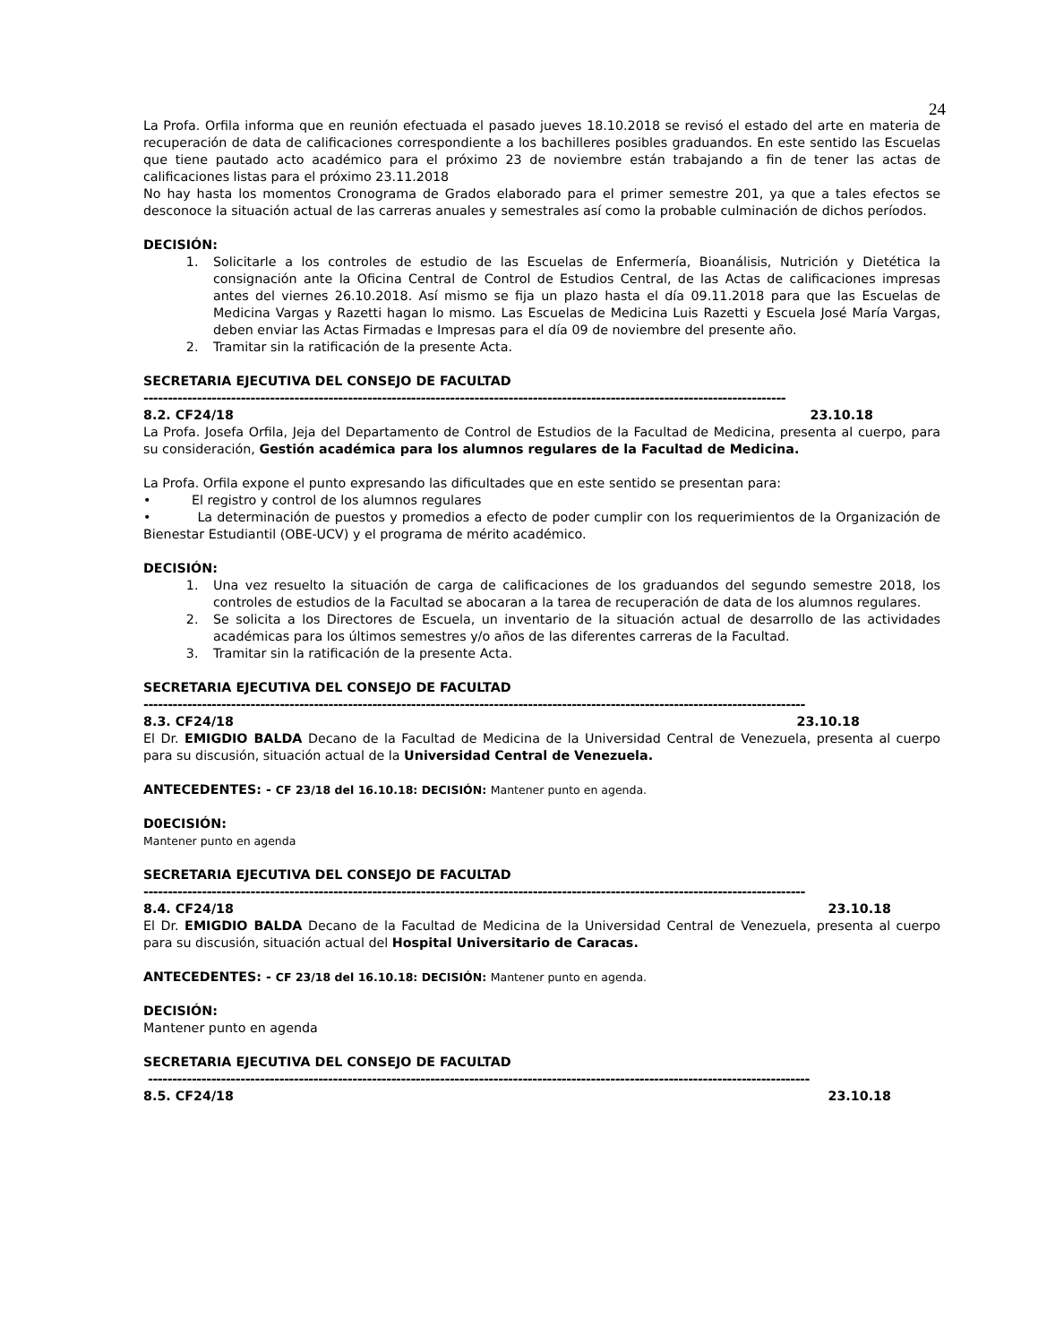24
La Profa. Orfila informa que en reunión efectuada el pasado jueves 18.10.2018 se revisó el estado del arte en materia de recuperación de data de calificaciones correspondiente a los bachilleres posibles graduandos. En este sentido las Escuelas que tiene pautado acto académico para el próximo 23 de noviembre están trabajando a fin de tener las actas de calificaciones listas para el próximo 23.11.2018
No hay hasta los momentos Cronograma de Grados elaborado para el primer semestre 201, ya que a tales efectos se desconoce la situación actual de las carreras anuales y semestrales así como la probable culminación de dichos períodos.
DECISIÓN:
1. Solicitarle a los controles de estudio de las Escuelas de Enfermería, Bioanálisis, Nutrición y Dietética la consignación ante la Oficina Central de Control de Estudios Central, de las Actas de calificaciones impresas antes del viernes 26.10.2018. Así mismo se fija un plazo hasta el día 09.11.2018 para que las Escuelas de Medicina Vargas y Razetti hagan lo mismo. Las Escuelas de Medicina Luis Razetti y Escuela José María Vargas, deben enviar las Actas Firmadas e Impresas para el día 09 de noviembre del presente año.
2. Tramitar sin la ratificación de la presente Acta.
SECRETARIA EJECUTIVA DEL CONSEJO DE FACULTAD
------------------------------------------------------------------------------------------------------------------------------------
8.2. CF24/18 23.10.18
La Profa. Josefa Orfila, Jeja del Departamento de Control de Estudios de la Facultad de Medicina, presenta al cuerpo, para su consideración, Gestión académica para los alumnos regulares de la Facultad de Medicina.
La Profa. Orfila expone el punto expresando las dificultades que en este sentido se presentan para:
• El registro y control de los alumnos regulares
• La determinación de puestos y promedios a efecto de poder cumplir con los requerimientos de la Organización de Bienestar Estudiantil (OBE-UCV) y el programa de mérito académico.
DECISIÓN:
1. Una vez resuelto la situación de carga de calificaciones de los graduandos del segundo semestre 2018, los controles de estudios de la Facultad se abocaran a la tarea de recuperación de data de los alumnos regulares.
2. Se solicita a los Directores de Escuela, un inventario de la situación actual de desarrollo de las actividades académicas para los últimos semestres y/o años de las diferentes carreras de la Facultad.
3. Tramitar sin la ratificación de la presente Acta.
SECRETARIA EJECUTIVA DEL CONSEJO DE FACULTAD
----------------------------------------------------------------------------------------------------------------------------------------
8.3. CF24/18 23.10.18
El Dr. EMIGDIO BALDA Decano de la Facultad de Medicina de la Universidad Central de Venezuela, presenta al cuerpo para su discusión, situación actual de la Universidad Central de Venezuela.
ANTECEDENTES: - CF 23/18 del 16.10.18: DECISIÓN: Mantener punto en agenda.
D0ECISIÓN:
Mantener punto en agenda
SECRETARIA EJECUTIVA DEL CONSEJO DE FACULTAD
----------------------------------------------------------------------------------------------------------------------------------------
8.4. CF24/18 23.10.18
El Dr. EMIGDIO BALDA Decano de la Facultad de Medicina de la Universidad Central de Venezuela, presenta al cuerpo para su discusión, situación actual del Hospital Universitario de Caracas.
ANTECEDENTES: - CF 23/18 del 16.10.18: DECISIÓN: Mantener punto en agenda.
DECISIÓN:
Mantener punto en agenda
SECRETARIA EJECUTIVA DEL CONSEJO DE FACULTAD
----------------------------------------------------------------------------------------------------------------------------------------
8.5. CF24/18 23.10.18